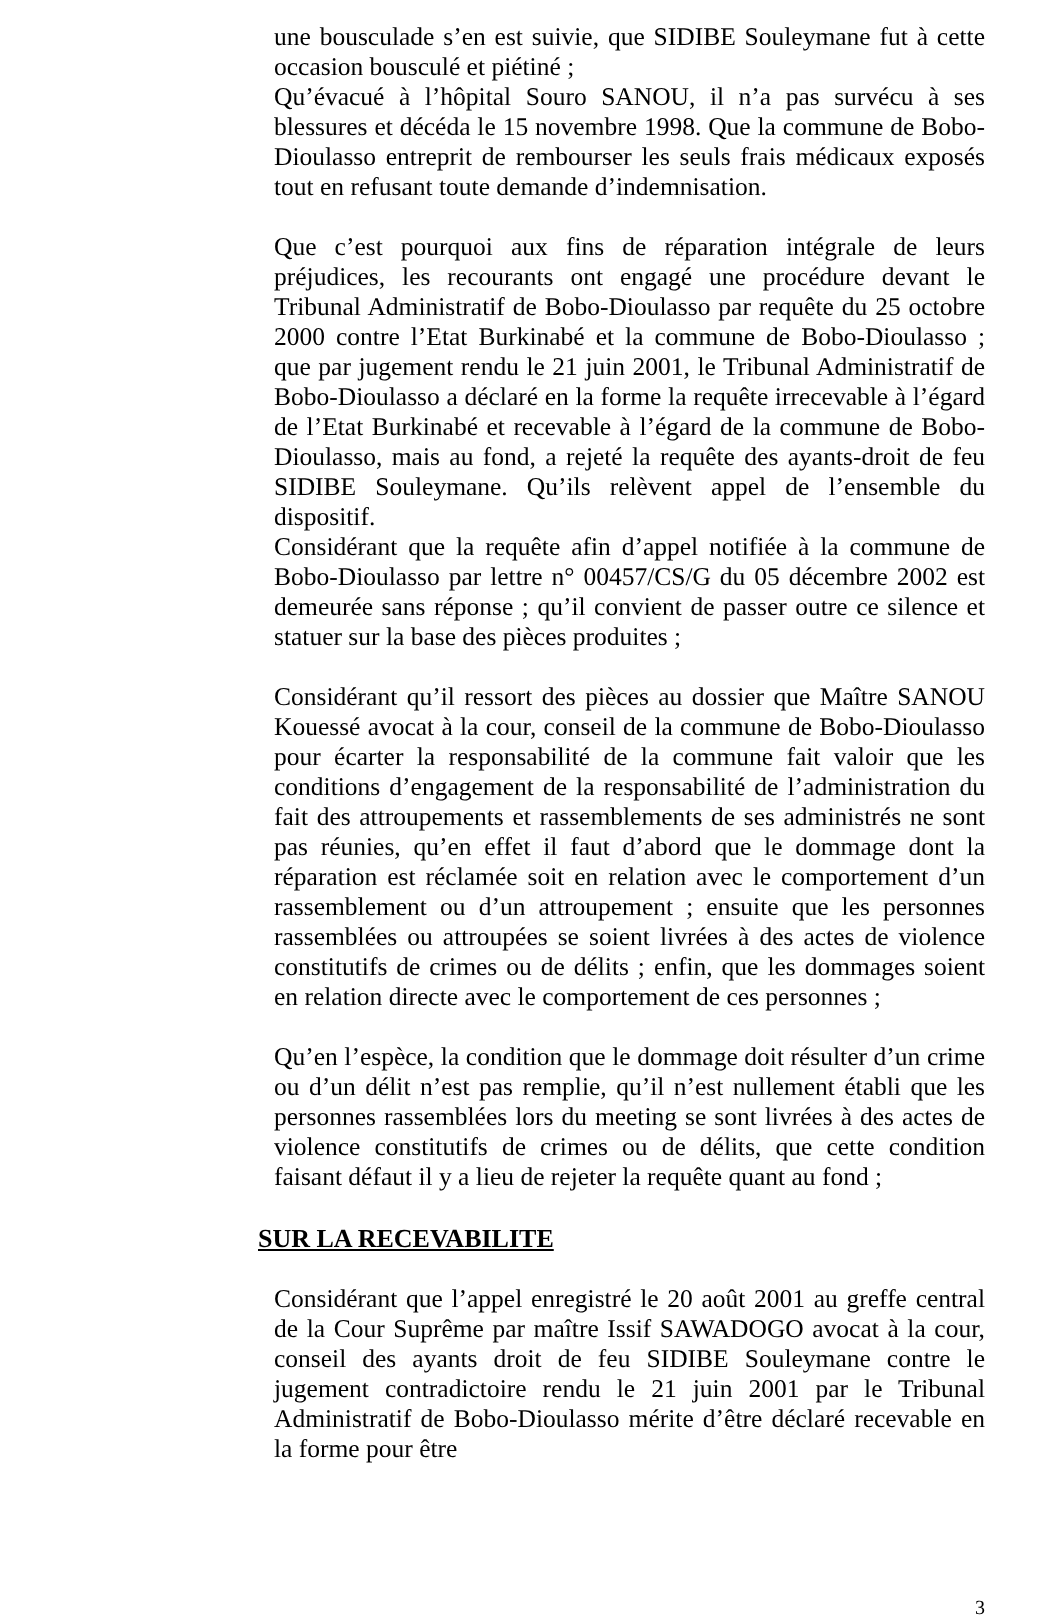une bousculade s’en est suivie, que SIDIBE Souleymane fut à cette occasion bousculé et piétiné ;
Qu’évacué à l’hôpital Souro SANOU, il n’a pas survécu à ses blessures et décéda le 15 novembre 1998. Que la commune de Bobo-Dioulasso entreprit de rembourser les seuls frais médicaux exposés tout en refusant toute demande d’indemnisation.
Que c’est pourquoi aux fins de réparation intégrale de leurs préjudices, les recourants ont engagé une procédure devant le Tribunal Administratif de Bobo-Dioulasso par requête du 25 octobre 2000 contre l’Etat Burkinabé et la commune de Bobo-Dioulasso ; que par jugement rendu le 21 juin 2001, le Tribunal Administratif de Bobo-Dioulasso a déclaré en la forme la requête irrecevable à l’égard de l’Etat Burkinabé et recevable à l’égard de la commune de Bobo-Dioulasso, mais au fond, a rejeté la requête des ayants-droit de feu SIDIBE Souleymane. Qu’ils relèvent appel de l’ensemble du dispositif.
Considérant que la requête afin d’appel notifiée à la commune de Bobo-Dioulasso par lettre n° 00457/CS/G du 05 décembre 2002 est demeurée sans réponse ; qu’il convient de passer outre ce silence et statuer sur la base des pièces produites ;
Considérant qu’il ressort des pièces au dossier que Maître SANOU Kouessé avocat à la cour, conseil de la commune de Bobo-Dioulasso pour écarter la responsabilité de la commune fait valoir que les conditions d’engagement de la responsabilité de l’administration du fait des attroupements et rassemblements de ses administrés ne sont pas réunies, qu’en effet il faut d’abord que le dommage dont la réparation est réclamée soit en relation avec le comportement d’un rassemblement ou d’un attroupement ; ensuite que les personnes rassemblées ou attroupées se soient livrées à des actes de violence constitutifs de crimes ou de délits ; enfin, que les dommages soient en relation directe avec le comportement de ces personnes ;
Qu’en l’espèce, la condition que le dommage doit résulter d’un crime ou d’un délit n’est pas remplie, qu’il n’est nullement établi que les personnes rassemblées lors du meeting se sont livrées à des actes de violence constitutifs de crimes ou de délits, que cette condition faisant défaut il y a lieu de rejeter la requête quant au fond ;
SUR LA RECEVABILITE
Considérant que l’appel enregistré le 20 août 2001 au greffe central de la Cour Suprême par maître Issif SAWADOGO avocat à la cour, conseil des ayants droit de feu SIDIBE Souleymane contre le jugement contradictoire rendu le 21 juin 2001 par le Tribunal Administratif de Bobo-Dioulasso mérite d’être déclaré recevable en la forme pour être
3